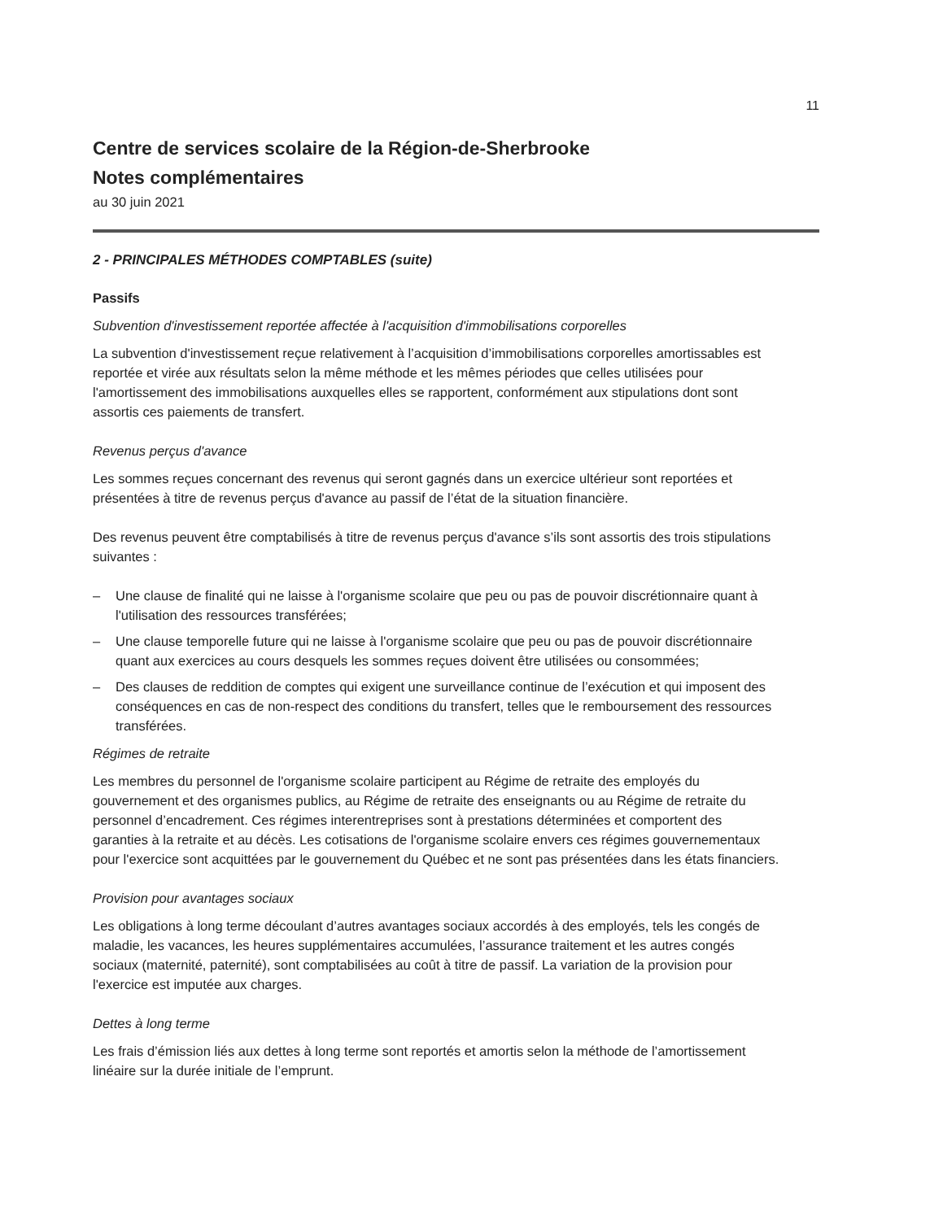11
Centre de services scolaire de la Région-de-Sherbrooke
Notes complémentaires
au 30 juin 2021
2 - PRINCIPALES MÉTHODES COMPTABLES (suite)
Passifs
Subvention d'investissement reportée affectée à l'acquisition d'immobilisations corporelles
La subvention d'investissement reçue relativement à l’acquisition d’immobilisations corporelles amortissables est reportée et virée aux résultats selon la même méthode et les mêmes périodes que celles utilisées pour l'amortissement des immobilisations auxquelles elles se rapportent, conformément aux stipulations dont sont assortis ces paiements de transfert.
Revenus perçus d'avance
Les sommes reçues concernant des revenus qui seront gagnés dans un exercice ultérieur sont reportées et présentées à titre de revenus perçus d'avance au passif de l’état de la situation financière.
Des revenus peuvent être comptabilisés à titre de revenus perçus d'avance s’ils sont assortis des trois stipulations suivantes :
– Une clause de finalité qui ne laisse à l'organisme scolaire que peu ou pas de pouvoir discrétionnaire quant à l'utilisation des ressources transférées;
– Une clause temporelle future qui ne laisse à l'organisme scolaire que peu ou pas de pouvoir discrétionnaire quant aux exercices au cours desquels les sommes reçues doivent être utilisées ou consommées;
– Des clauses de reddition de comptes qui exigent une surveillance continue de l’exécution et qui imposent des conséquences en cas de non-respect des conditions du transfert, telles que le remboursement des ressources transférées.
Régimes de retraite
Les membres du personnel de l'organisme scolaire participent au Régime de retraite des employés du gouvernement et des organismes publics, au Régime de retraite des enseignants ou au Régime de retraite du personnel d’encadrement. Ces régimes interentreprises sont à prestations déterminées et comportent des garanties à la retraite et au décès. Les cotisations de l'organisme scolaire envers ces régimes gouvernementaux pour l'exercice sont acquittées par le gouvernement du Québec et ne sont pas présentées dans les états financiers.
Provision pour avantages sociaux
Les obligations à long terme découlant d’autres avantages sociaux accordés à des employés, tels les congés de maladie, les vacances, les heures supplémentaires accumulées, l’assurance traitement et les autres congés sociaux (maternité, paternité), sont comptabilisées au coût à titre de passif. La variation de la provision pour l'exercice est imputée aux charges.
Dettes à long terme
Les frais d’émission liés aux dettes à long terme sont reportés et amortis selon la méthode de l’amortissement linéaire sur la durée initiale de l’emprunt.